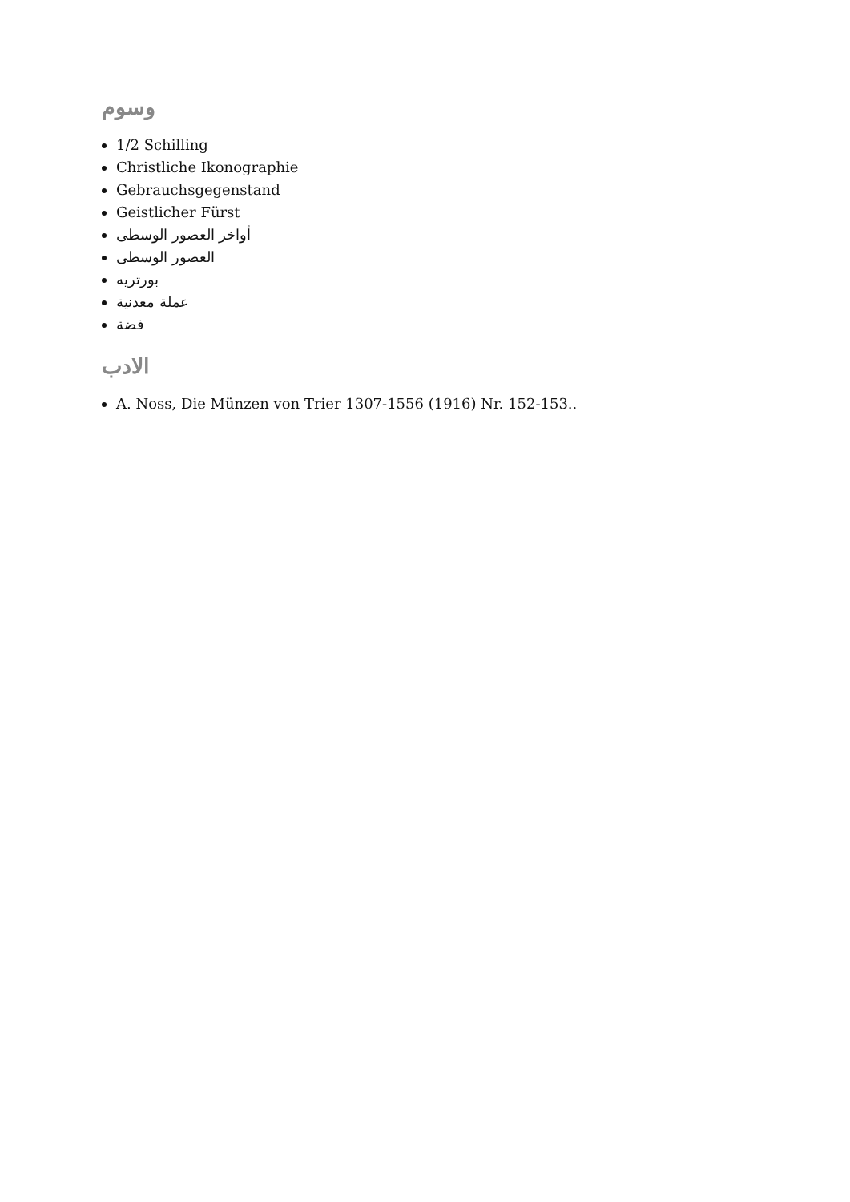وسوم
1/2 Schilling
Christliche Ikonographie
Gebrauchsgegenstand
Geistlicher Fürst
أواخر العصور الوسطى
العصور الوسطى
بورتريه
عملة معدنية
فضة
الادب
A. Noss, Die Münzen von Trier 1307-1556 (1916) Nr. 152-153..